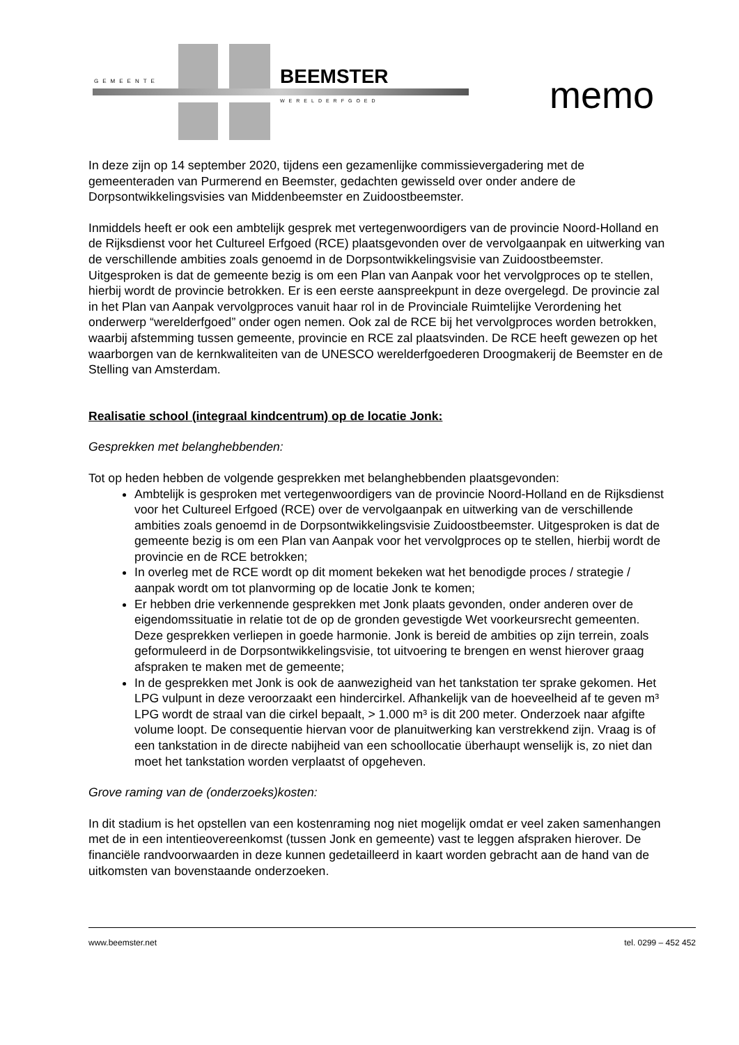GEMEENTE BEEMSTER
WERELDERFGOED memo
In deze zijn op 14 september 2020, tijdens een gezamenlijke commissievergadering met de gemeenteraden van Purmerend en Beemster, gedachten gewisseld over onder andere de Dorpsontwikkelingsvisies van Middenbeemster en Zuidoostbeemster.
Inmiddels heeft er ook een ambtelijk gesprek met vertegenwoordigers van de provincie Noord-Holland en de Rijksdienst voor het Cultureel Erfgoed (RCE) plaatsgevonden over de vervolgaanpak en uitwerking van de verschillende ambities zoals genoemd in de Dorpsontwikkelingsvisie van Zuidoostbeemster. Uitgesproken is dat de gemeente bezig is om een Plan van Aanpak voor het vervolgproces op te stellen, hierbij wordt de provincie betrokken. Er is een eerste aanspreekpunt in deze overgelegd. De provincie zal in het Plan van Aanpak vervolgproces vanuit haar rol in de Provinciale Ruimtelijke Verordening het onderwerp “werelderfgoed” onder ogen nemen. Ook zal de RCE bij het vervolgproces worden betrokken, waarbij afstemming tussen gemeente, provincie en RCE zal plaatsvinden. De RCE heeft gewezen op het waarborgen van de kernkwaliteiten van de UNESCO werelderfgoederen Droogmakerij de Beemster en de Stelling van Amsterdam.
Realisatie school (integraal kindcentrum) op de locatie Jonk:
Gesprekken met belanghebbenden:
Tot op heden hebben de volgende gesprekken met belanghebbenden plaatsgevonden:
Ambtelijk is gesproken met vertegenwoordigers van de provincie Noord-Holland en de Rijksdienst voor het Cultureel Erfgoed (RCE) over de vervolgaanpak en uitwerking van de verschillende ambities zoals genoemd in de Dorpsontwikkelingsvisie Zuidoostbeemster. Uitgesproken is dat de gemeente bezig is om een Plan van Aanpak voor het vervolgproces op te stellen, hierbij wordt de provincie en de RCE betrokken;
In overleg met de RCE wordt op dit moment bekeken wat het benodigde proces / strategie / aanpak wordt om tot planvorming op de locatie Jonk te komen;
Er hebben drie verkennende gesprekken met Jonk plaats gevonden, onder anderen over de eigendomssituatie in relatie tot de op de gronden gevestigde Wet voorkeursrecht gemeenten. Deze gesprekken verliepen in goede harmonie. Jonk is bereid de ambities op zijn terrein, zoals geformuleerd in de Dorpsontwikkelingsvisie, tot uitvoering te brengen en wenst hierover graag afspraken te maken met de gemeente;
In de gesprekken met Jonk is ook de aanwezigheid van het tankstation ter sprake gekomen. Het LPG vulpunt in deze veroorzaakt een hindercirkel. Afhankelijk van de hoeveelheid af te geven m³ LPG wordt de straal van die cirkel bepaalt, > 1.000 m³ is dit 200 meter. Onderzoek naar afgifte volume loopt. De consequentie hiervan voor de planuitwerking kan verstrekkend zijn. Vraag is of een tankstation in de directe nabijheid van een schoollocatie überhaupt wenselijk is, zo niet dan moet het tankstation worden verplaatst of opgeheven.
Grove raming van de (onderzoeks)kosten:
In dit stadium is het opstellen van een kostenraming nog niet mogelijk omdat er veel zaken samenhangen met de in een intentieovereenkomst (tussen Jonk en gemeente) vast te leggen afspraken hierover. De financiële randvoorwaarden in deze kunnen gedetailleerd in kaart worden gebracht aan de hand van de uitkomsten van bovenstaande onderzoeken.
www.beemster.net tel. 0299 – 452 452